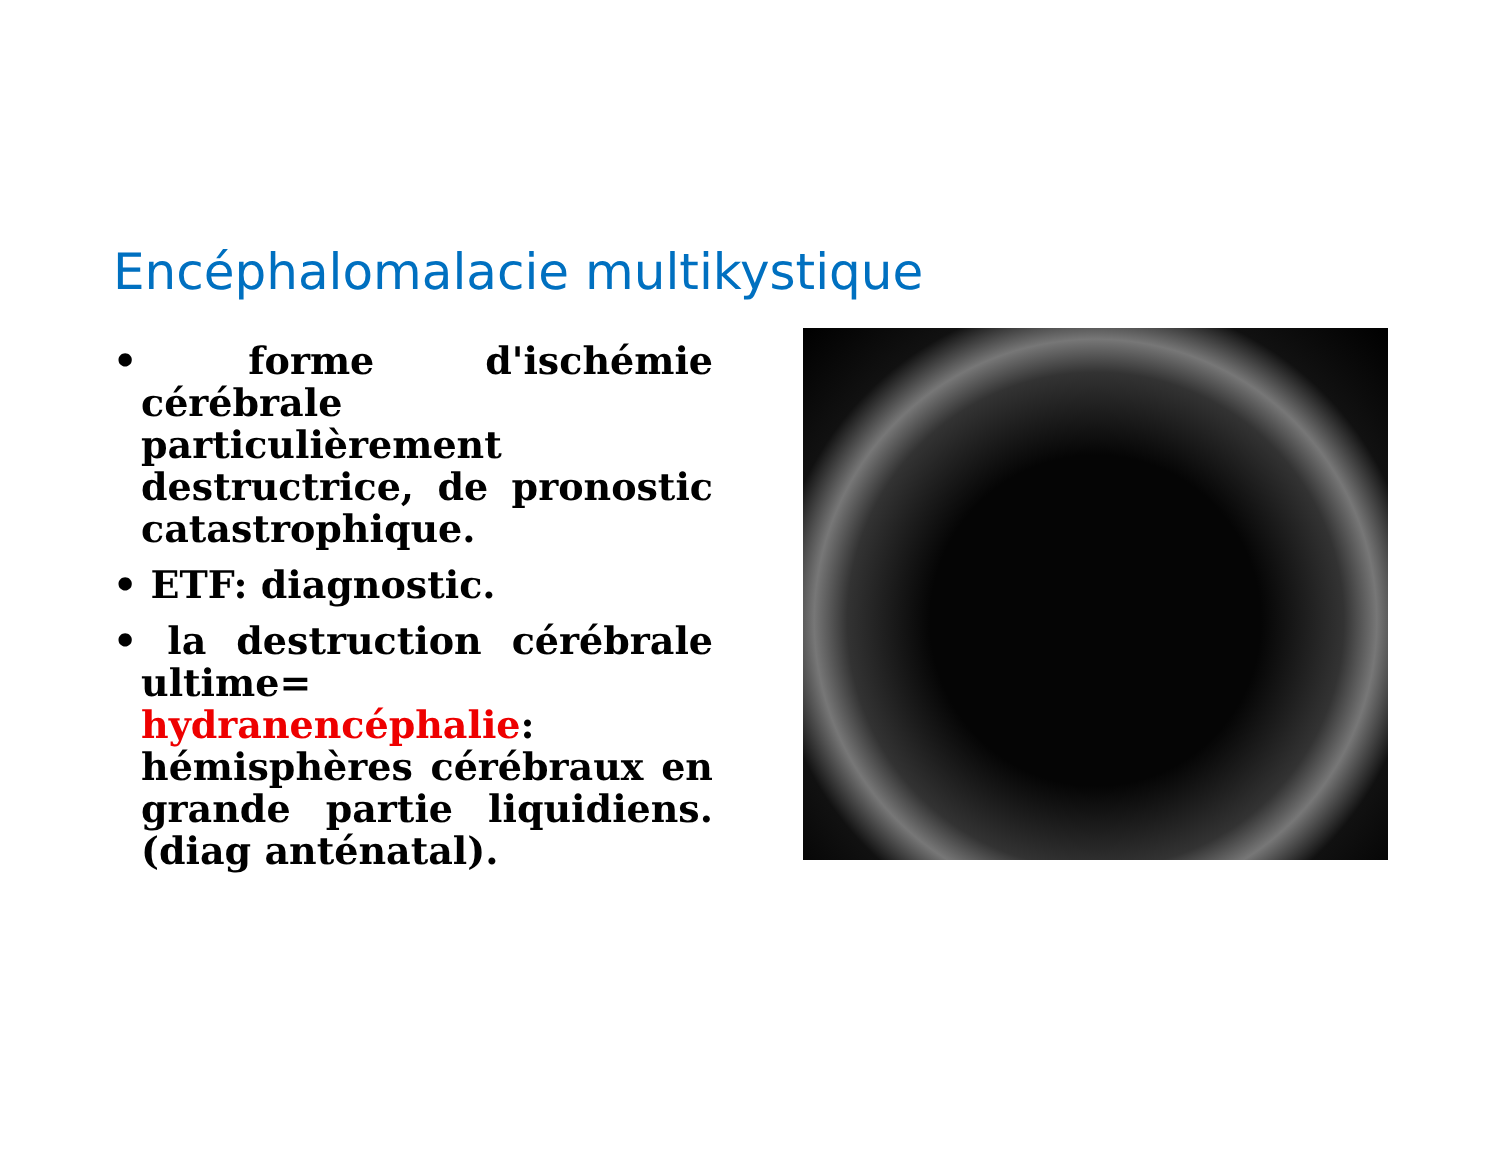Encéphalomalacie multikystique
• forme d'ischémie cérébrale particulièrement destructrice, de pronostic catastrophique.
• ETF: diagnostic.
• la destruction cérébrale ultime= hydranencéphalie: hémisphères cérébraux en grande partie liquidiens.(diag anténatal).